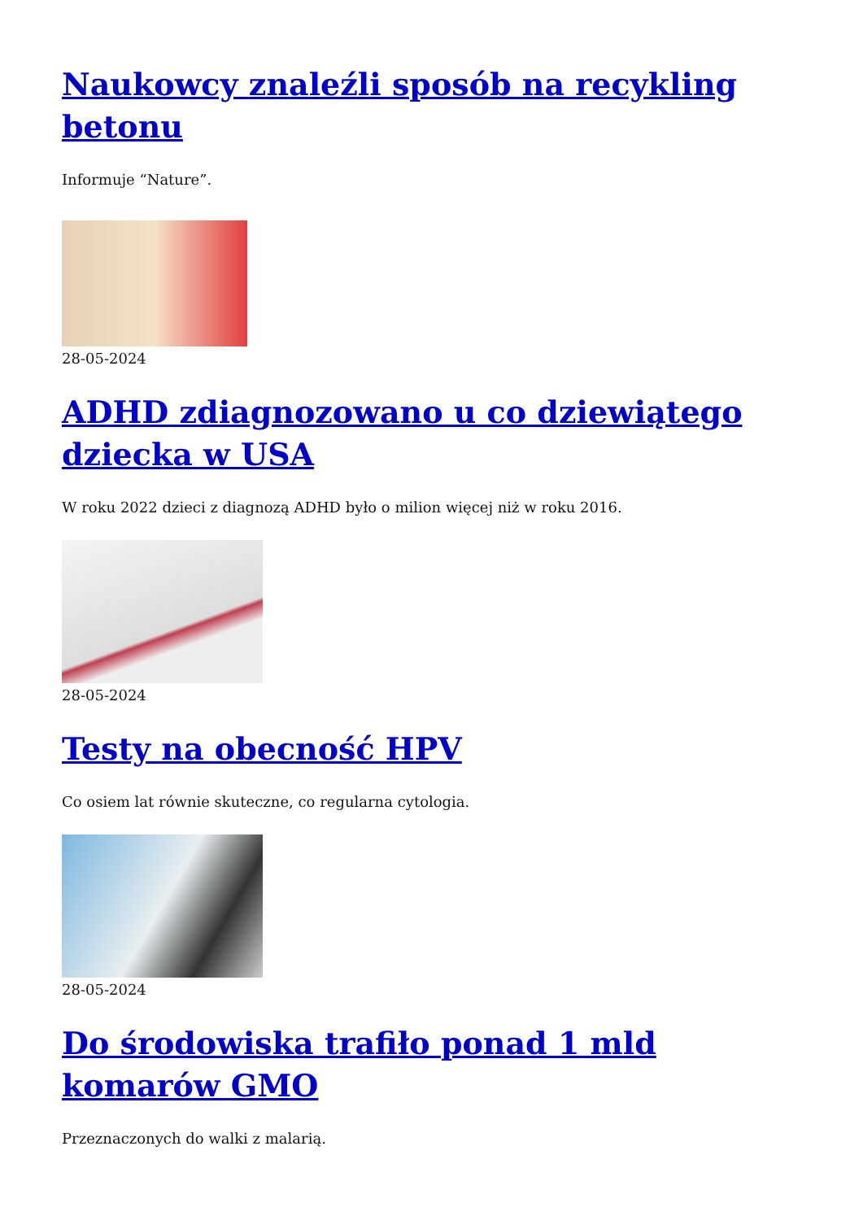Naukowcy znaleźli sposób na recykling betonu
Informuje “Nature”.
28-05-2024
ADHD zdiagnozowano u co dziewiątego dziecka w USA
W roku 2022 dzieci z diagnozą ADHD było o milion więcej niż w roku 2016.
28-05-2024
Testy na obecność HPV
Co osiem lat równie skuteczne, co regularna cytologia.
28-05-2024
Do środowiska trafiło ponad 1 mld komarów GMO
Przeznaczonych do walki z malarią.